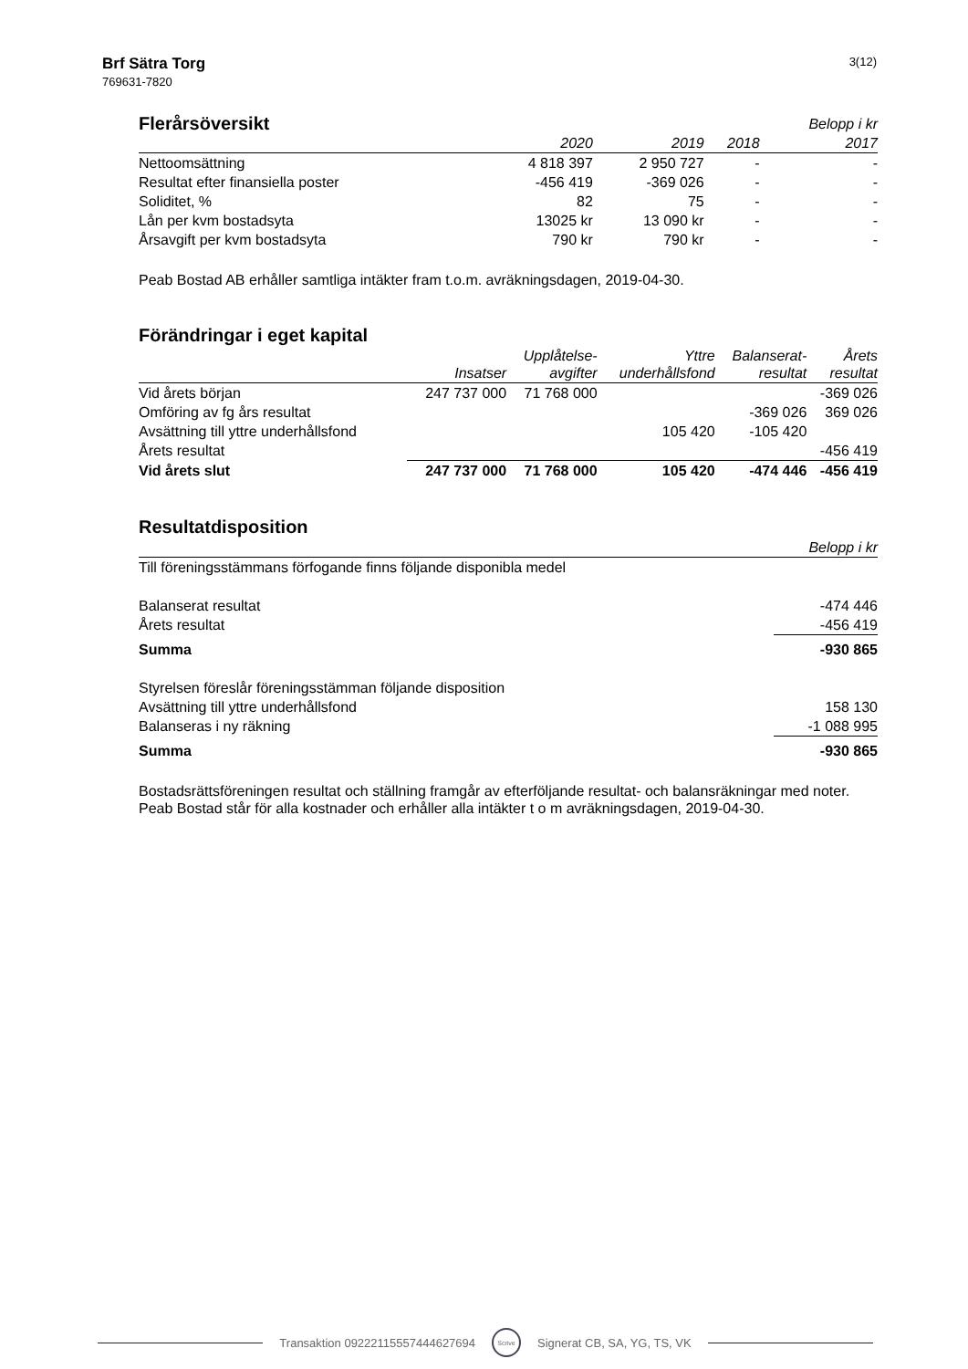Brf Sätra Torg
769631-7820
3(12)
| Flerårsöversikt | | | | Belopp i kr |
| | 2020 | 2019 | 2018 | 2017 |
| Nettoomsättning | 4 818 397 | 2 950 727 | - | - |
| Resultat efter finansiella poster | -456 419 | -369 026 | - | - |
| Soliditet, % | 82 | 75 | - | - |
| Lån per kvm bostadsyta | 13025 kr | 13 090 kr | - | - |
| Årsavgift per kvm bostadsyta | 790 kr | 790 kr | - | - |
Peab Bostad AB erhåller samtliga intäkter fram t.o.m. avräkningsdagen, 2019-04-30.
Förändringar i eget kapital
| | Insatser | Upplåtelse- avgifter | Yttre underhållsfond | Balanserat- resultat | Årets resultat |
| --- | --- | --- | --- | --- | --- |
| Vid årets början | 247 737 000 | 71 768 000 | | | -369 026 |
| Omföring av fg års resultat | | | | -369 026 | 369 026 |
| Avsättning till yttre underhållsfond | | | 105 420 | -105 420 | |
| Årets resultat | | | | | -456 419 |
| Vid årets slut | 247 737 000 | 71 768 000 | 105 420 | -474 446 | -456 419 |
Resultatdisposition
| | Belopp i kr |
| --- | --- |
| Till föreningsstämmans förfogande finns följande disponibla medel | |
| Balanserat resultat | -474 446 |
| Årets resultat | -456 419 |
| Summa | -930 865 |
| Styrelsen föreslår föreningsstämman följande disposition | |
| Avsättning till yttre underhållsfond | 158 130 |
| Balanseras i ny räkning | -1 088 995 |
| Summa | -930 865 |
Bostadsrättsföreningen resultat och ställning framgår av efterföljande resultat- och balansräkningar med noter. Peab Bostad står för alla kostnader och erhåller alla intäkter t o m avräkningsdagen, 2019-04-30.
Transaktion 09222115557444627694 Scrive Signerat CB, SA, YG, TS, VK